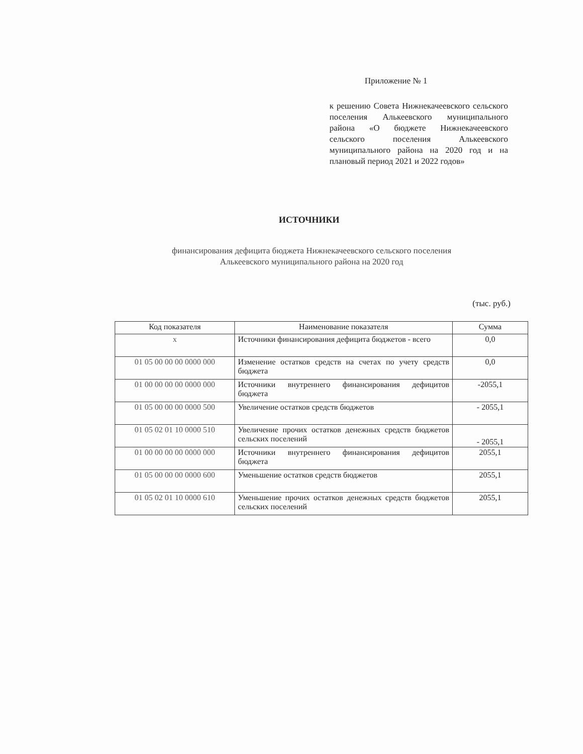Приложение № 1
к решению Совета Нижнекачеевского сельского поселения Алькеевского муниципального района «О бюджете Нижнекачеевского сельского поселения Алькеевского муниципального района на 2020 год и на плановый период 2021 и 2022 годов»
ИСТОЧНИКИ
финансирования дефицита бюджета Нижнекачеевского сельского поселения
Алькеевского муниципального района на 2020 год
(тыс. руб.)
| Код показателя | Наименование показателя | Сумма |
| --- | --- | --- |
| х | Источники финансирования дефицита бюджетов - всего | 0,0 |
| 01 05 00 00 00 0000 000 | Изменение остатков средств на счетах по учету средств бюджета | 0,0 |
| 01 00 00 00 00 0000 000 | Источники внутреннего финансирования дефицитов бюджета | -2055,1 |
| 01 05 00 00 00 0000 500 | Увеличение остатков средств бюджетов | - 2055,1 |
| 01 05 02 01 10 0000 510 | Увеличение прочих остатков денежных средств бюджетов сельских поселений | - 2055,1 |
| 01 00 00 00 00 0000 000 | Источники внутреннего финансирования дефицитов бюджета | 2055,1 |
| 01 05 00 00 00 0000 600 | Уменьшение остатков средств бюджетов | 2055,1 |
| 01 05 02 01 10 0000 610 | Уменьшение прочих остатков денежных средств бюджетов сельских поселений | 2055,1 |